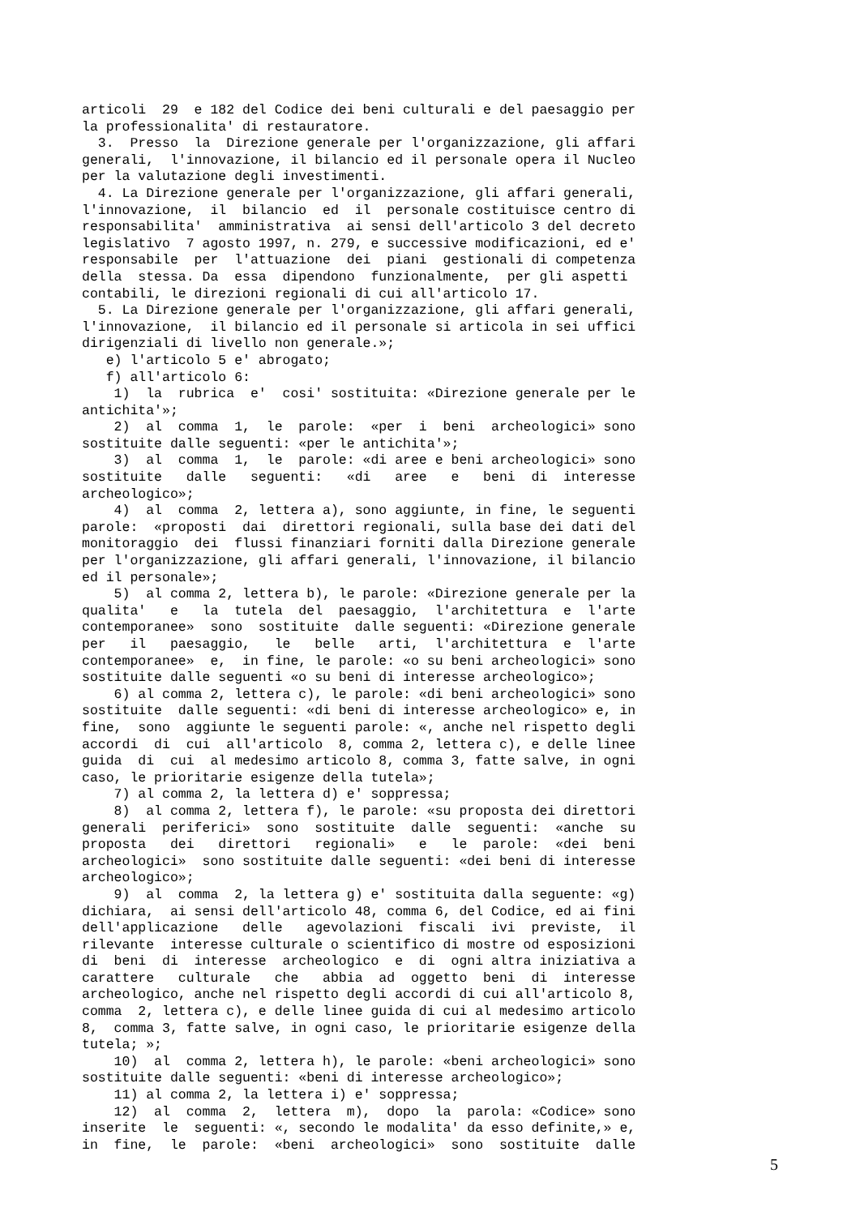articoli 29 e 182 del Codice dei beni culturali e del paesaggio per la professionalita' di restauratore. 3. Presso la Direzione generale per l'organizzazione, gli affari generali, l'innovazione, il bilancio ed il personale opera il Nucleo per la valutazione degli investimenti. 4. La Direzione generale per l'organizzazione, gli affari generali, l'innovazione, il bilancio ed il personale costituisce centro di responsabilita' amministrativa ai sensi dell'articolo 3 del decreto legislativo 7 agosto 1997, n. 279, e successive modificazioni, ed e' responsabile per l'attuazione dei piani gestionali di competenza della stessa. Da essa dipendono funzionalmente, per gli aspetti contabili, le direzioni regionali di cui all'articolo 17. 5. La Direzione generale per l'organizzazione, gli affari generali, l'innovazione, il bilancio ed il personale si articola in sei uffici dirigenziali di livello non generale.»; e) l'articolo 5 e' abrogato; f) all'articolo 6: 1) la rubrica e' cosi' sostituita: «Direzione generale per le antichita'»; 2) al comma 1, le parole: «per i beni archeologici» sono sostituite dalle seguenti: «per le antichita'»; 3) al comma 1, le parole: «di aree e beni archeologici» sono sostituite dalle seguenti: «di aree e beni di interesse archeologico»; 4) al comma 2, lettera a), sono aggiunte, in fine, le seguenti parole: «proposti dai direttori regionali, sulla base dei dati del monitoraggio dei flussi finanziari forniti dalla Direzione generale per l'organizzazione, gli affari generali, l'innovazione, il bilancio ed il personale»; 5) al comma 2, lettera b), le parole: «Direzione generale per la qualita' e la tutela del paesaggio, l'architettura e l'arte contemporanee» sono sostituite dalle seguenti: «Direzione generale per il paesaggio, le belle arti, l'architettura e l'arte contemporanee» e, in fine, le parole: «o su beni archeologici» sono sostituite dalle seguenti «o su beni di interesse archeologico»; 6) al comma 2, lettera c), le parole: «di beni archeologici» sono sostituite dalle seguenti: «di beni di interesse archeologico» e, in fine, sono aggiunte le seguenti parole: «, anche nel rispetto degli accordi di cui all'articolo 8, comma 2, lettera c), e delle linee guida di cui al medesimo articolo 8, comma 3, fatte salve, in ogni caso, le prioritarie esigenze della tutela»; 7) al comma 2, la lettera d) e' soppressa; 8) al comma 2, lettera f), le parole: «su proposta dei direttori generali periferici» sono sostituite dalle seguenti: «anche su proposta dei direttori regionali» e le parole: «dei beni archeologici» sono sostituite dalle seguenti: «dei beni di interesse archeologico»; 9) al comma 2, la lettera g) e' sostituita dalla seguente: «g) dichiara, ai sensi dell'articolo 48, comma 6, del Codice, ed ai fini dell'applicazione delle agevolazioni fiscali ivi previste, il rilevante interesse culturale o scientifico di mostre od esposizioni di beni di interesse archeologico e di ogni altra iniziativa a carattere culturale che abbia ad oggetto beni di interesse archeologico, anche nel rispetto degli accordi di cui all'articolo 8, comma 2, lettera c), e delle linee guida di cui al medesimo articolo 8, comma 3, fatte salve, in ogni caso, le prioritarie esigenze della tutela; »; 10) al comma 2, lettera h), le parole: «beni archeologici» sono sostituite dalle seguenti: «beni di interesse archeologico»; 11) al comma 2, la lettera i) e' soppressa; 12) al comma 2, lettera m), dopo la parola: «Codice» sono inserite le seguenti: «, secondo le modalita' da esso definite,» e, in fine, le parole: «beni archeologici» sono sostituite dalle
5